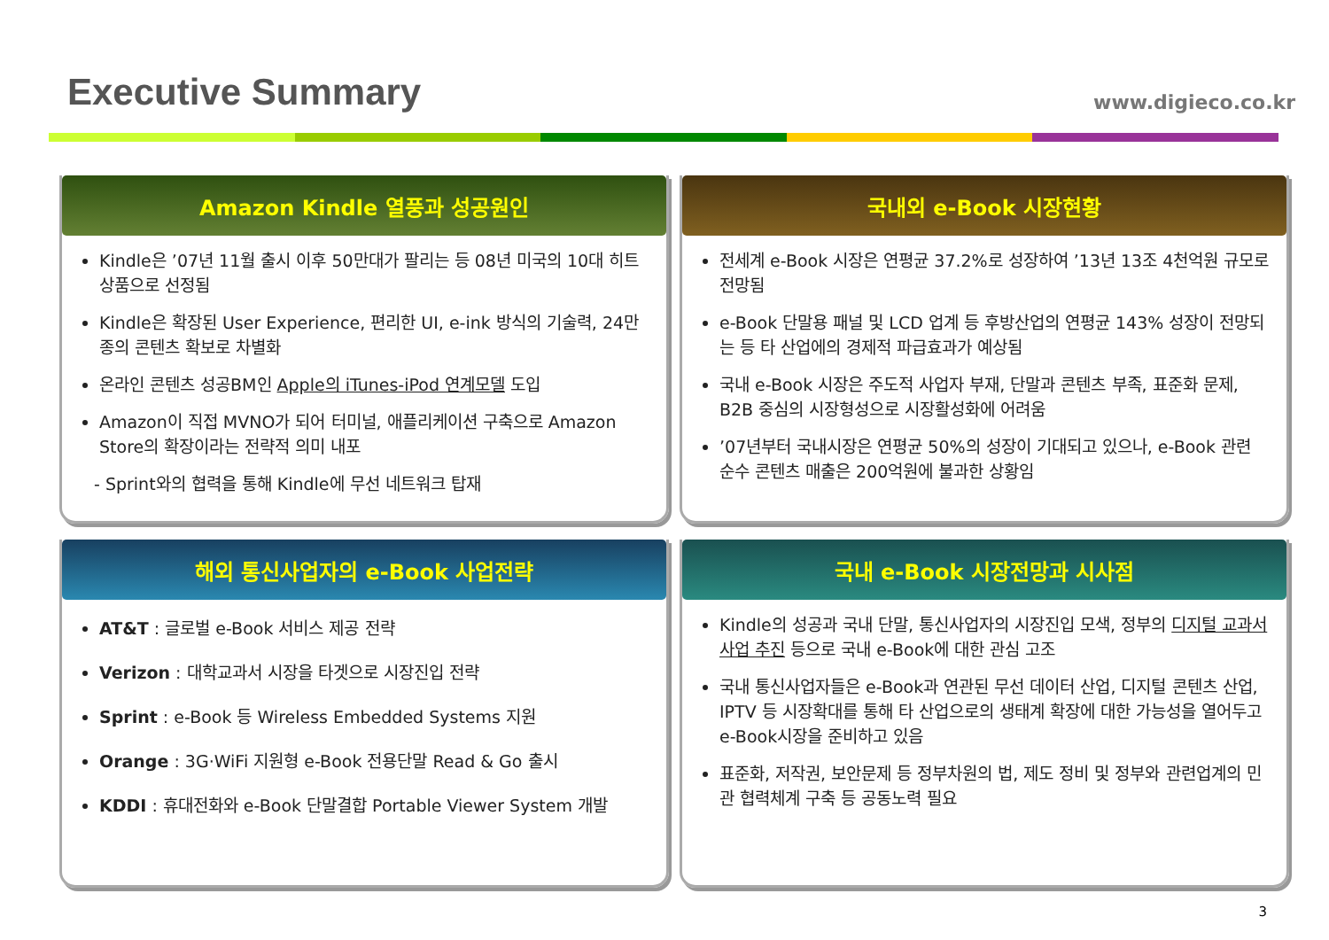Executive Summary
www.digieco.co.kr
Amazon Kindle 열풍과 성공원인
Kindle은 ’07년 11월 출시 이후 50만대가 팔리는 등 08년 미국의 10대 히트상품으로 선정됨
Kindle은 확장된 User Experience, 편리한 UI, e-ink 방식의 기술력, 24만종의 콘텐츠 확보로 차별화
온라인 콘텐츠 성공BM인 Apple의 iTunes-iPod 연계모델 도입
Amazon이 직접 MVNO가 되어 터미널, 애플리케이션 구축으로 Amazon Store의 확장이라는 전략적 의미 내포
- Sprint와의 협력을 통해 Kindle에 무선 네트워크 탑재
국내외 e-Book 시장현황
전세계 e-Book 시장은 연평균 37.2%로 성장하여 ’13년 13조 4천억원 규모로 전망됨
e-Book 단말용 패널 및 LCD 업계 등 후방산업의 연평균 143% 성장이 전망되는 등 타 산업에의 경제적 파급효과가 예상됨
국내 e-Book 시장은 주도적 사업자 부재, 단말과 콘텐츠 부족, 표준화 문제, B2B 중심의 시장형성으로 시장활성화에 어려움
’07년부터 국내시장은 연평균 50%의 성장이 기대되고 있으나, e-Book 관련 순수 콘텐츠 매출은 200억원에 불과한 상황임
해외 통신사업자의 e-Book 사업전략
AT&T : 글로벌 e-Book 서비스 제공 전략
Verizon : 대학교과서 시장을 타겟으로 시장진입 전략
Sprint : e-Book 등 Wireless Embedded Systems 지원
Orange : 3G·WiFi 지원형 e-Book 전용단말 Read & Go 출시
KDDI : 휴대전화와 e-Book 단말결합 Portable Viewer System 개발
국내 e-Book 시장전망과 시사점
Kindle의 성공과 국내 단말, 통신사업자의 시장진입 모색, 정부의 디지털 교과서 사업 추진 등으로 국내 e-Book에 대한 관심 고조
국내 통신사업자들은 e-Book과 연관된 무선 데이터 산업, 디지털 콘텐츠 산업, IPTV 등 시장확대를 통해 타 산업으로의 생태계 확장에 대한 가능성을 열어두고 e-Book시장을 준비하고 있음
표준화, 저작권, 보안문제 등 정부차원의 법, 제도 정비 및 정부와 관련업계의 민관 협력체계 구축 등 공동노력 필요
3